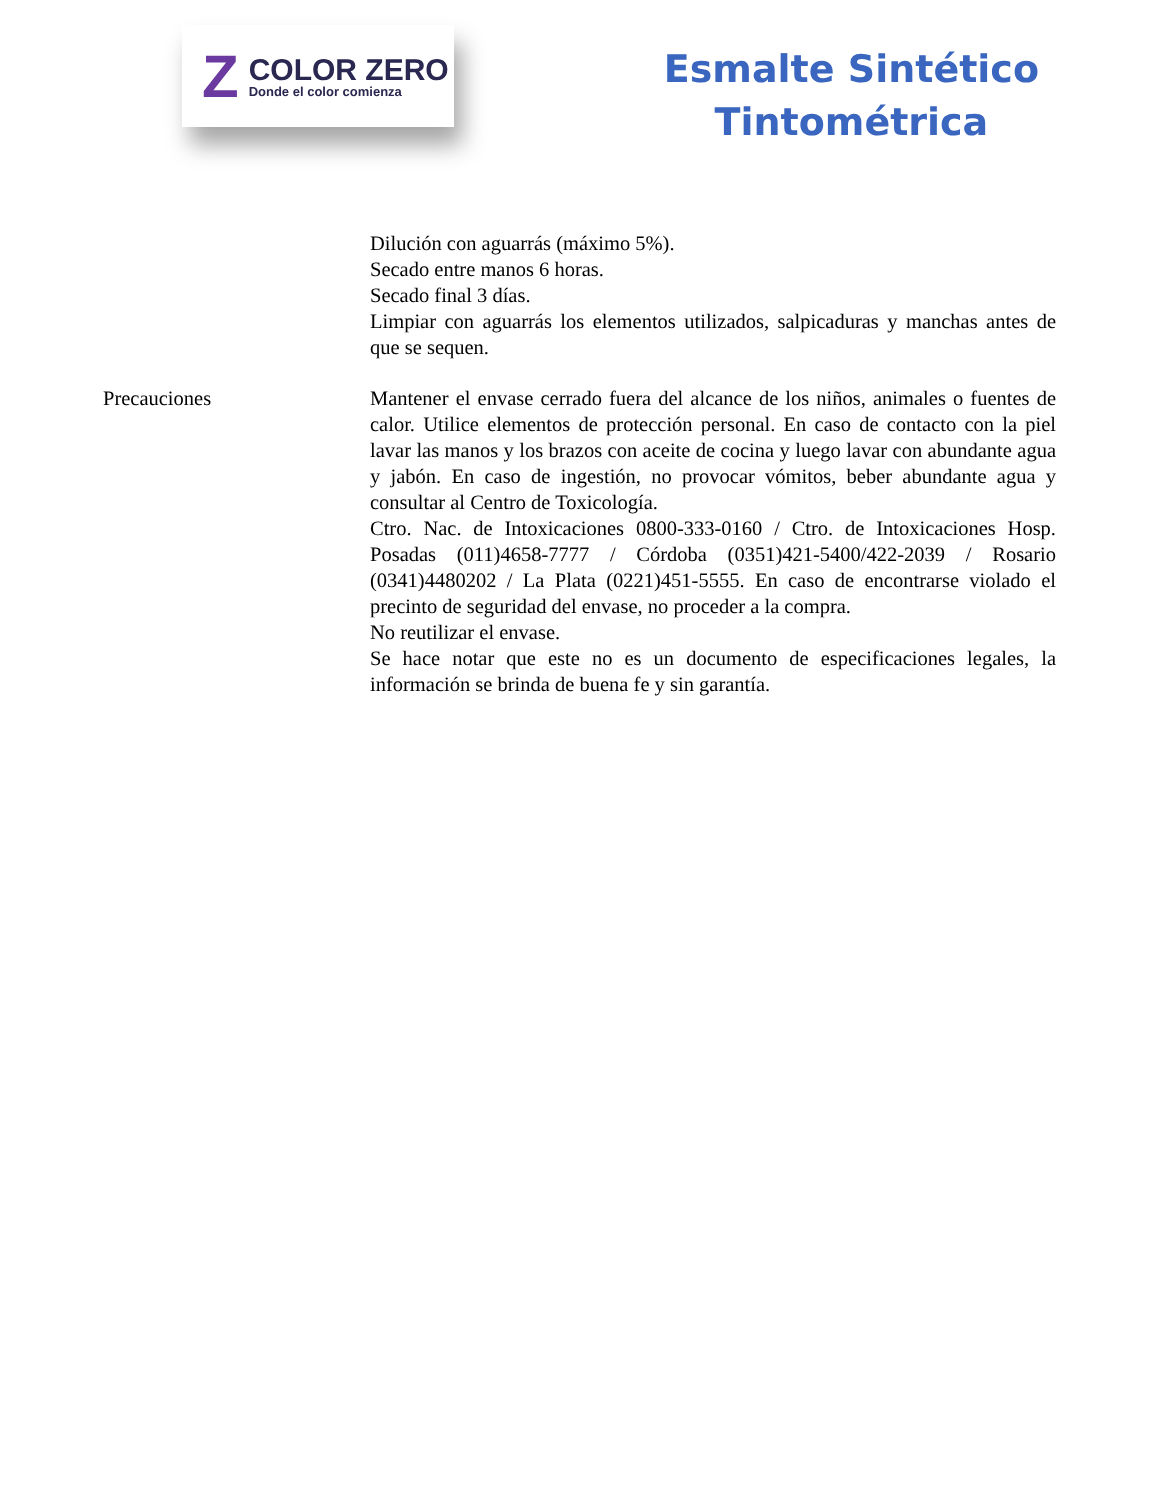Z
COLOR ZERO
Donde el color comienza
Esmalte Sintético
Tintométrica
Dilución con aguarrás (máximo 5%).
Secado entre manos 6 horas.
Secado final 3 días.
Limpiar con aguarrás los elementos utilizados, salpicaduras y manchas antes de que se sequen.
Precauciones Mantener el envase cerrado fuera del alcance de los niños, animales o fuentes de calor. Utilice elementos de protección personal. En caso de contacto con la piel lavar las manos y los brazos con aceite de cocina y luego lavar con abundante agua y jabón. En caso de ingestión, no provocar vómitos, beber abundante agua y consultar al Centro de Toxicología.
Ctro. Nac. de Intoxicaciones 0800-333-0160 / Ctro. de Intoxicaciones Hosp. Posadas (011)4658-7777 / Córdoba (0351)421-5400/422-2039 / Rosario (0341)4480202 / La Plata (0221)451-5555. En caso de encontrarse violado el precinto de seguridad del envase, no proceder a la compra.
No reutilizar el envase.
Se hace notar que este no es un documento de especificaciones legales, la información se brinda de buena fe y sin garantía.